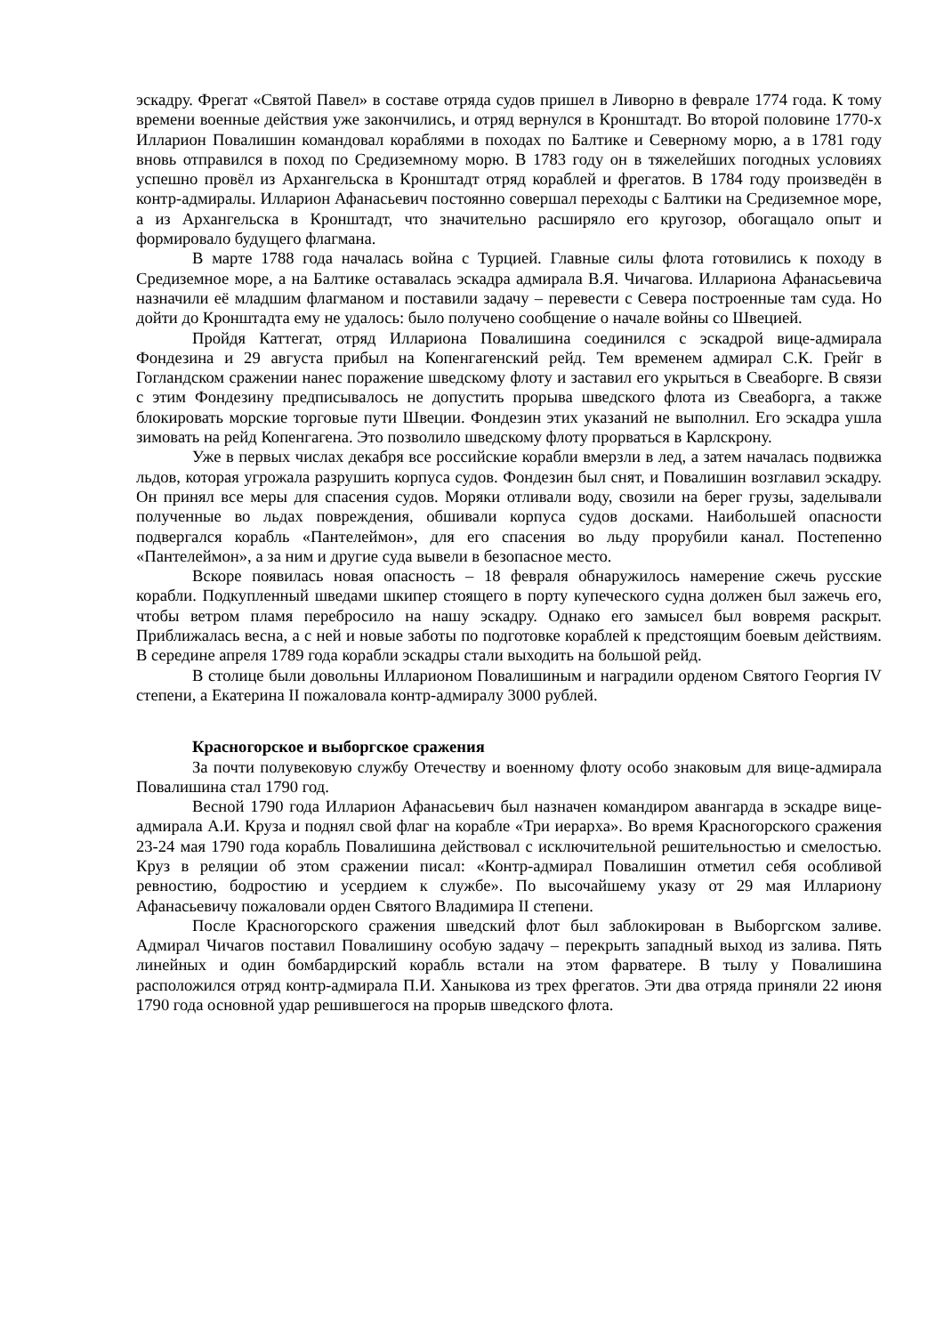эскадру. Фрегат «Святой Павел» в составе отряда судов пришел в Ливорно в феврале 1774 года. К тому времени военные действия уже закончились, и отряд вернулся в Кронштадт. Во второй половине 1770-х Илларион Повалишин командовал кораблями в походах по Балтике и Северному морю, а в 1781 году вновь отправился в поход по Средиземному морю. В 1783 году он в тяжелейших погодных условиях успешно провёл из Архангельска в Кронштадт отряд кораблей и фрегатов. В 1784 году произведён в контр-адмиралы. Илларион Афанасьевич постоянно совершал переходы с Балтики на Средиземное море, а из Архангельска в Кронштадт, что значительно расширяло его кругозор, обогащало опыт и формировало будущего флагмана.
В марте 1788 года началась война с Турцией. Главные силы флота готовились к походу в Средиземное море, а на Балтике оставалась эскадра адмирала В.Я. Чичагова. Иллариона Афанасьевича назначили её младшим флагманом и поставили задачу – перевести с Севера построенные там суда. Но дойти до Кронштадта ему не удалось: было получено сообщение о начале войны со Швецией.
Пройдя Каттегат, отряд Иллариона Повалишина соединился с эскадрой вице-адмирала Фондезина и 29 августа прибыл на Копенгагенский рейд. Тем временем адмирал С.К. Грейг в Гогландском сражении нанес поражение шведскому флоту и заставил его укрыться в Свеаборге. В связи с этим Фондезину предписывалось не допустить прорыва шведского флота из Свеаборга, а также блокировать морские торговые пути Швеции. Фондезин этих указаний не выполнил. Его эскадра ушла зимовать на рейд Копенгагена. Это позволило шведскому флоту прорваться в Карлскрону.
Уже в первых числах декабря все российские корабли вмерзли в лед, а затем началась подвижка льдов, которая угрожала разрушить корпуса судов. Фондезин был снят, и Повалишин возглавил эскадру. Он принял все меры для спасения судов. Моряки отливали воду, свозили на берег грузы, заделывали полученные во льдах повреждения, обшивали корпуса судов досками. Наибольшей опасности подвергался корабль «Пантелеймон», для его спасения во льду прорубили канал. Постепенно «Пантелеймон», а за ним и другие суда вывели в безопасное место.
Вскоре появилась новая опасность – 18 февраля обнаружилось намерение сжечь русские корабли. Подкупленный шведами шкипер стоящего в порту купеческого судна должен был зажечь его, чтобы ветром пламя перебросило на нашу эскадру. Однако его замысел был вовремя раскрыт. Приближалась весна, а с ней и новые заботы по подготовке кораблей к предстоящим боевым действиям. В середине апреля 1789 года корабли эскадры стали выходить на большой рейд.
В столице были довольны Илларионом Повалишиным и наградили орденом Святого Георгия IV степени, а Екатерина II пожаловала контр-адмиралу 3000 рублей.
Красногорское и выборгское сражения
За почти полувековую службу Отечеству и военному флоту особо знаковым для вице-адмирала Повалишина стал 1790 год.
Весной 1790 года Илларион Афанасьевич был назначен командиром авангарда в эскадре вице-адмирала А.И. Круза и поднял свой флаг на корабле «Три иерарха». Во время Красногорского сражения 23-24 мая 1790 года корабль Повалишина действовал с исключительной решительностью и смелостью. Круз в реляции об этом сражении писал: «Контр-адмирал Повалишин отметил себя особливой ревностию, бодростию и усердием к службе». По высочайшему указу от 29 мая Иллариону Афанасьевичу пожаловали орден Святого Владимира II степени.
После Красногорского сражения шведский флот был заблокирован в Выборгском заливе. Адмирал Чичагов поставил Повалишину особую задачу – перекрыть западный выход из залива. Пять линейных и один бомбардирский корабль встали на этом фарватере. В тылу у Повалишина расположился отряд контр-адмирала П.И. Ханыкова из трех фрегатов. Эти два отряда приняли 22 июня 1790 года основной удар решившегося на прорыв шведского флота.